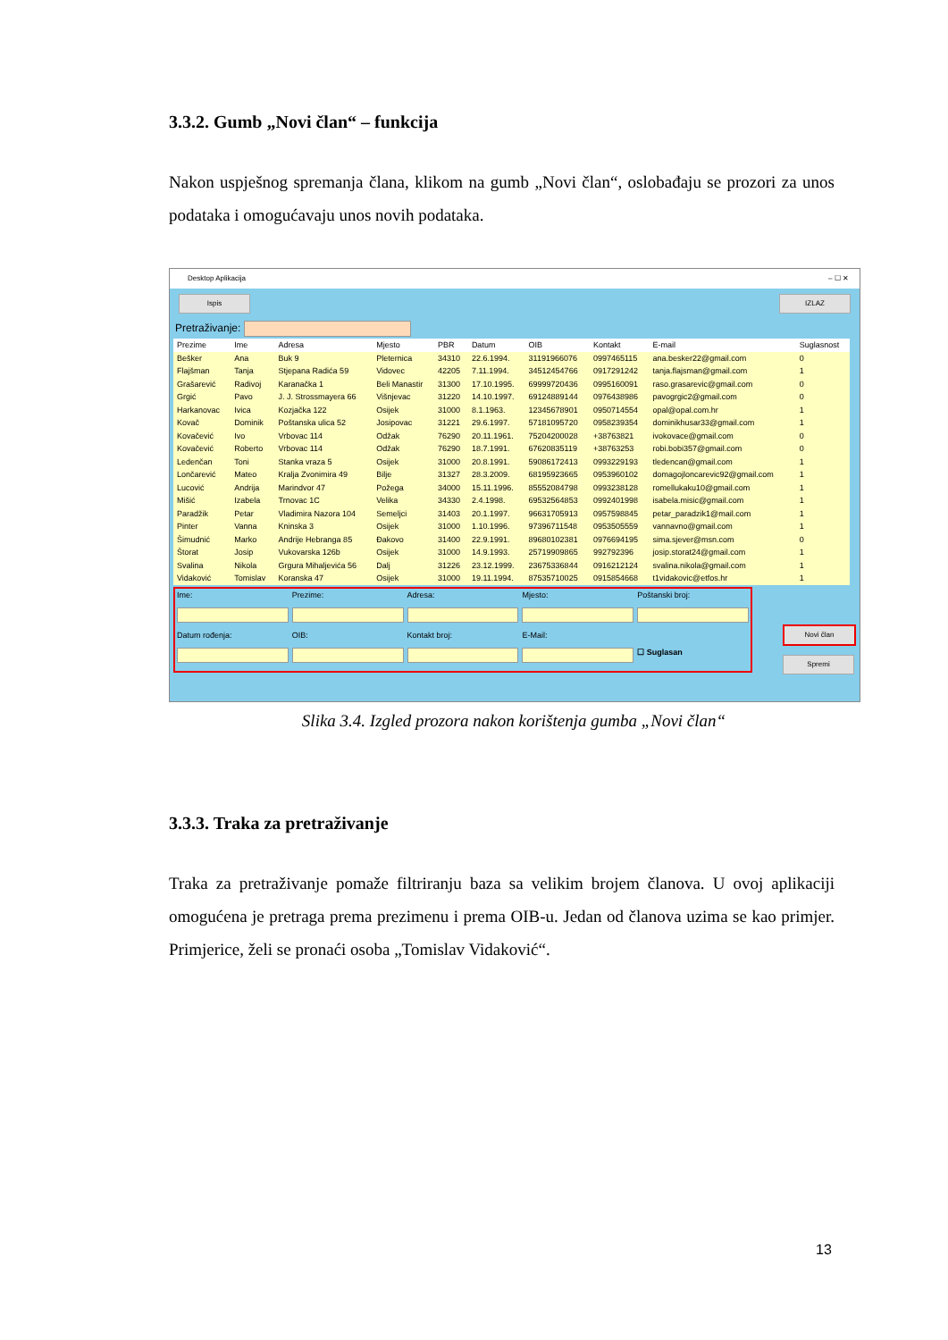3.3.2. Gumb „Novi član“ – funkcija
Nakon uspješnog spremanja člana, klikom na gumb „Novi član“, oslobađaju se prozori za unos podataka i omogućavaju unos novih podataka.
Desktop Aplikacija – ☐ ✕
Ispis IZLAZ
Pretraživanje:
| Prezime | Ime | Adresa | Mjesto | PBR | Datum | OIB | Kontakt | E-mail | Suglasnost |
| --- | --- | --- | --- | --- | --- | --- | --- | --- | --- |
| Bešker | Ana | Buk 9 | Pleternica | 34310 | 22.6.1994. | 31191966076 | 0997465115 | ana.besker22@gmail.com | 0 |
| Flajšman | Tanja | Stjepana Radića 59 | Vidovec | 42205 | 7.11.1994. | 34512454766 | 0917291242 | tanja.flajsman@gmail.com | 1 |
| Grašarević | Radivoj | Karanačka 1 | Beli Manastir | 31300 | 17.10.1995. | 69999720436 | 0995160091 | raso.grasarevic@gmail.com | 0 |
| Grgić | Pavo | J. J. Strossmayera 66 | Višnjevac | 31220 | 14.10.1997. | 69124889144 | 0976438986 | pavogrgic2@gmail.com | 0 |
| Harkanovac | Ivica | Kozjačka 122 | Osijek | 31000 | 8.1.1963. | 12345678901 | 0950714554 | opal@opal.com.hr | 1 |
| Kovač | Dominik | Poštanska ulica 52 | Josipovac | 31221 | 29.6.1997. | 57181095720 | 0958239354 | dominikhusar33@gmail.com | 1 |
| Kovačević | Ivo | Vrbovac 114 | Odžak | 76290 | 20.11.1961. | 75204200028 | +38763821 | ivokovace@gmail.com | 0 |
| Kovačević | Roberto | Vrbovac 114 | Odžak | 76290 | 18.7.1991. | 67620835119 | +38763253 | robi.bobi357@gmail.com | 0 |
| Ledenčan | Toni | Stanka vraza 5 | Osijek | 31000 | 20.8.1991. | 59086172413 | 0993229193 | tledencan@gmail.com | 1 |
| Lončarević | Mateo | Kralja Zvonimira 49 | Bilje | 31327 | 28.3.2009. | 68195923665 | 0953960102 | domagojloncarevic92@gmail.com | 1 |
| Lucović | Andrija | Marindvor 47 | Požega | 34000 | 15.11.1996. | 85552084798 | 0993238128 | romellukaku10@gmail.com | 1 |
| Mišić | Izabela | Trnovac 1C | Velika | 34330 | 2.4.1998. | 69532564853 | 0992401998 | isabela.misic@gmail.com | 1 |
| Paradžik | Petar | Vladimira Nazora 104 | Semeljci | 31403 | 20.1.1997. | 96631705913 | 0957598845 | petar_paradzik1@mail.com | 1 |
| Pinter | Vanna | Kninska 3 | Osijek | 31000 | 1.10.1996. | 97396711548 | 0953505559 | vannavno@gmail.com | 1 |
| Šimudnić | Marko | Andrije Hebranga 85 | Đakovo | 31400 | 22.9.1991. | 89680102381 | 0976694195 | sima.sjever@msn.com | 0 |
| Štorat | Josip | Vukovarska 126b | Osijek | 31000 | 14.9.1993. | 25719909865 | 992792396 | josip.storat24@gmail.com | 1 |
| Svalina | Nikola | Grgura Mihaljevića 56 | Dalj | 31226 | 23.12.1999. | 23675336844 | 0916212124 | svalina.nikola@gmail.com | 1 |
| Vidaković | Tomislav | Koranska 47 | Osijek | 31000 | 19.11.1994. | 87535710025 | 0915854668 | t1vidakovic@etfos.hr | 1 |
Ime: Prezime: Adresa: Mjesto: Poštanski broj:
Datum rođenja: OIB: Kontakt broj: E-Mail:
☐ Suglasan
Novi član
Spremi
Slika 3.4. Izgled prozora nakon korištenja gumba „Novi član“
3.3.3. Traka za pretraživanje
Traka za pretraživanje pomaže filtriranju baza sa velikim brojem članova. U ovoj aplikaciji omogućena je pretraga prema prezimenu i prema OIB-u. Jedan od članova uzima se kao primjer. Primjerice, želi se pronaći osoba „Tomislav Vidaković“.
13